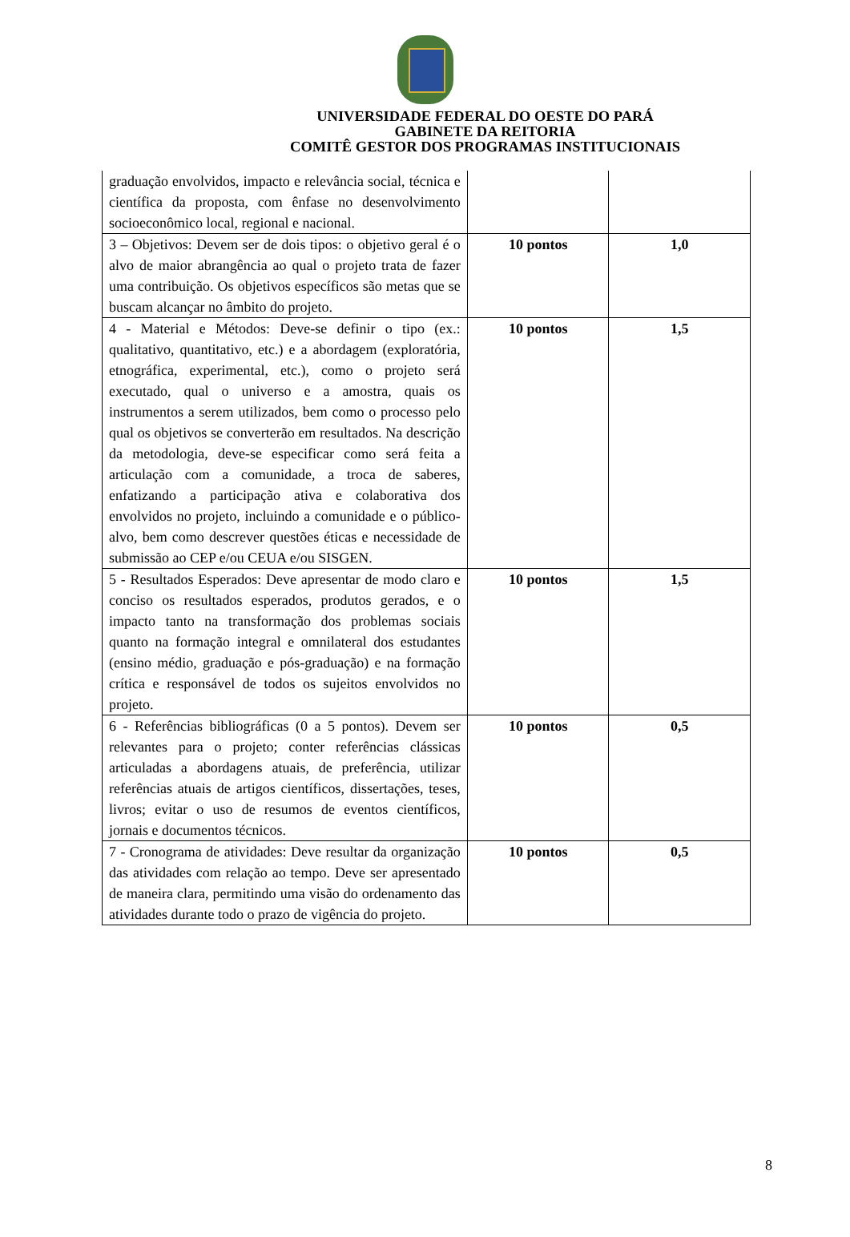UNIVERSIDADE FEDERAL DO OESTE DO PARÁ
GABINETE DA REITORIA
COMITÊ GESTOR DOS PROGRAMAS INSTITUCIONAIS
| graduação envolvidos, impacto e relevância social, técnica e científica da proposta, com ênfase no desenvolvimento socioeconômico local, regional e nacional. | | |
| 3 – Objetivos: Devem ser de dois tipos: o objetivo geral é o alvo de maior abrangência ao qual o projeto trata de fazer uma contribuição. Os objetivos específicos são metas que se buscam alcançar no âmbito do projeto. | 10 pontos | 1,0 |
| 4 - Material e Métodos: Deve-se definir o tipo (ex.: qualitativo, quantitativo, etc.) e a abordagem (exploratória, etnográfica, experimental, etc.), como o projeto será executado, qual o universo e a amostra, quais os instrumentos a serem utilizados, bem como o processo pelo qual os objetivos se converterão em resultados. Na descrição da metodologia, deve-se especificar como será feita a articulação com a comunidade, a troca de saberes, enfatizando a participação ativa e colaborativa dos envolvidos no projeto, incluindo a comunidade e o público-alvo, bem como descrever questões éticas e necessidade de submissão ao CEP e/ou CEUA e/ou SISGEN. | 10 pontos | 1,5 |
| 5 - Resultados Esperados: Deve apresentar de modo claro e conciso os resultados esperados, produtos gerados, e o impacto tanto na transformação dos problemas sociais quanto na formação integral e omnilateral dos estudantes (ensino médio, graduação e pós-graduação) e na formação crítica e responsável de todos os sujeitos envolvidos no projeto. | 10 pontos | 1,5 |
| 6 - Referências bibliográficas (0 a 5 pontos). Devem ser relevantes para o projeto; conter referências clássicas articuladas a abordagens atuais, de preferência, utilizar referências atuais de artigos científicos, dissertações, teses, livros; evitar o uso de resumos de eventos científicos, jornais e documentos técnicos. | 10 pontos | 0,5 |
| 7 - Cronograma de atividades: Deve resultar da organização das atividades com relação ao tempo. Deve ser apresentado de maneira clara, permitindo uma visão do ordenamento das atividades durante todo o prazo de vigência do projeto. | 10 pontos | 0,5 |
8